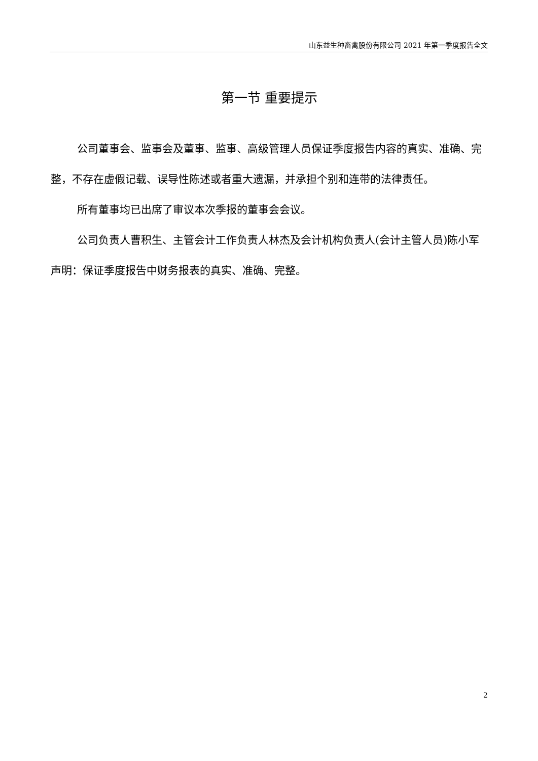山东益生种畜禽股份有限公司 2021 年第一季度报告全文
第一节 重要提示
公司董事会、监事会及董事、监事、高级管理人员保证季度报告内容的真实、准确、完整，不存在虚假记载、误导性陈述或者重大遗漏，并承担个别和连带的法律责任。
所有董事均已出席了审议本次季报的董事会会议。
公司负责人曹积生、主管会计工作负责人林杰及会计机构负责人(会计主管人员)陈小军声明：保证季度报告中财务报表的真实、准确、完整。
2